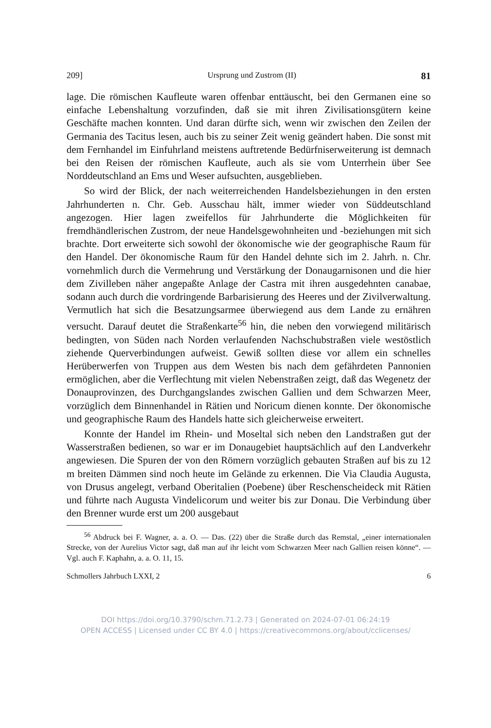209] Ursprung und Zustrom (II) 81
lage. Die römischen Kaufleute waren offenbar enttäuscht, bei den Germanen eine so einfache Lebenshaltung vorzufinden, daß sie mit ihren Zivilisationsgütern keine Geschäfte machen konnten. Und daran dürfte sich, wenn wir zwischen den Zeilen der Germania des Tacitus lesen, auch bis zu seiner Zeit wenig geändert haben. Die sonst mit dem Fernhandel im Einfuhrland meistens auftretende Bedürfniserweiterung ist demnach bei den Reisen der römischen Kaufleute, auch als sie vom Unterrhein über See Norddeutschland an Ems und Weser aufsuchten, ausgeblieben.
So wird der Blick, der nach weiterreichenden Handelsbeziehungen in den ersten Jahrhunderten n. Chr. Geb. Ausschau hält, immer wieder von Süddeutschland angezogen. Hier lagen zweifellos für Jahrhunderte die Möglichkeiten für fremdhändlerischen Zustrom, der neue Handelsgewohnheiten und -beziehungen mit sich brachte. Dort erweiterte sich sowohl der ökonomische wie der geographische Raum für den Handel. Der ökonomische Raum für den Handel dehnte sich im 2. Jahrh. n. Chr. vornehmlich durch die Vermehrung und Verstärkung der Donaugarnisonen und die hier dem Zivilleben näher angepaßte Anlage der Castra mit ihren ausgedehnten canabae, sodann auch durch die vordringende Barbarisierung des Heeres und der Zivilverwaltung. Vermutlich hat sich die Besatzungsarmee überwiegend aus dem Lande zu ernähren versucht. Darauf deutet die Straßenkarte<sup>56</sup> hin, die neben den vorwiegend militärisch bedingten, von Süden nach Norden verlaufenden Nachschubstraßen viele westöstlich ziehende Querverbindungen aufweist. Gewiß sollten diese vor allem ein schnelles Herüberwerfen von Truppen aus dem Westen bis nach dem gefährdeten Pannonien ermöglichen, aber die Verflechtung mit vielen Nebenstraßen zeigt, daß das Wegenetz der Donauprovinzen, des Durchgangslandes zwischen Gallien und dem Schwarzen Meer, vorzüglich dem Binnenhandel in Rätien und Noricum dienen konnte. Der ökonomische und geographische Raum des Handels hatte sich gleicherweise erweitert.
Konnte der Handel im Rhein- und Moseltal sich neben den Landstraßen gut der Wasserstraßen bedienen, so war er im Donaugebiet hauptsächlich auf den Landverkehr angewiesen. Die Spuren der von den Römern vorzüglich gebauten Straßen auf bis zu 12 m breiten Dämmen sind noch heute im Gelände zu erkennen. Die Via Claudia Augusta, von Drusus angelegt, verband Oberitalien (Poebene) über Reschenscheideck mit Rätien und führte nach Augusta Vindelicorum und weiter bis zur Donau. Die Verbindung über den Brenner wurde erst um 200 ausgebaut
<sup>56</sup> Abdruck bei F. Wagner, a. a. O. — Das. (22) über die Straße durch das Remstal, „einer internationalen Strecke, von der Aurelius Victor sagt, daß man auf ihr leicht vom Schwarzen Meer nach Gallien reisen könne“. — Vgl. auch F. Kaphahn, a. a. O. 11, 15.
Schmollers Jahrbuch LXXI, 2 6
DOI https://doi.org/10.3790/schm.71.2.73 | Generated on 2024-07-01 06:24:19
OPEN ACCESS | Licensed under CC BY 4.0 | https://creativecommons.org/about/cclicenses/